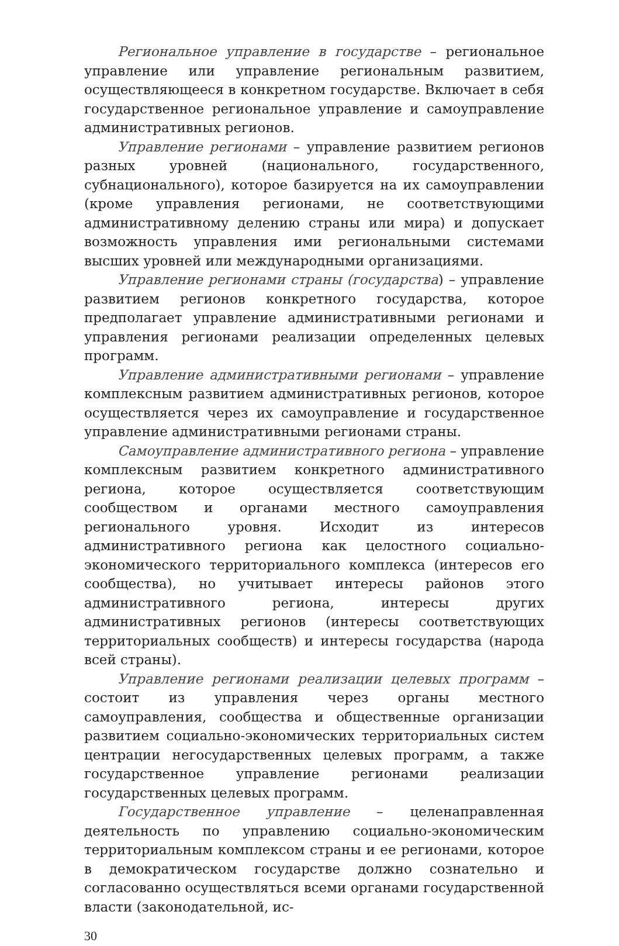Региональное управление в государстве – региональное управление или управление региональным развитием, осуществляющееся в конкретном государстве. Включает в себя государственное региональное управление и самоуправление административных регионов.
Управление регионами – управление развитием регионов разных уровней (национального, государственного, субнационального), которое базируется на их самоуправлении (кроме управления регионами, не соответствующими административному делению страны или мира) и допускает возможность управления ими региональными системами высших уровней или международными организациями.
Управление регионами страны (государства) – управление развитием регионов конкретного государства, которое предполагает управление административными регионами и управления регионами реализации определенных целевых программ.
Управление административными регионами – управление комплексным развитием административных регионов, которое осуществляется через их самоуправление и государственное управление административными регионами страны.
Самоуправление административного региона – управление комплексным развитием конкретного административного региона, которое осуществляется соответствующим сообществом и органами местного самоуправления регионального уровня. Исходит из интересов административного региона как целостного социально-экономического территориального комплекса (интересов его сообщества), но учитывает интересы районов этого административного региона, интересы других административных регионов (интересы соответствующих территориальных сообществ) и интересы государства (народа всей страны).
Управление регионами реализации целевых программ – состоит из управления через органы местного самоуправления, сообщества и общественные организации развитием социально-экономических территориальных систем центрации негосударственных целевых программ, а также государственное управление регионами реализации государственных целевых программ.
Государственное управление – целенаправленная деятельность по управлению социально-экономическим территориальным комплексом страны и ее регионами, которое в демократическом государстве должно сознательно и согласованно осуществляться всеми органами государственной власти (законодательной, ис-
30